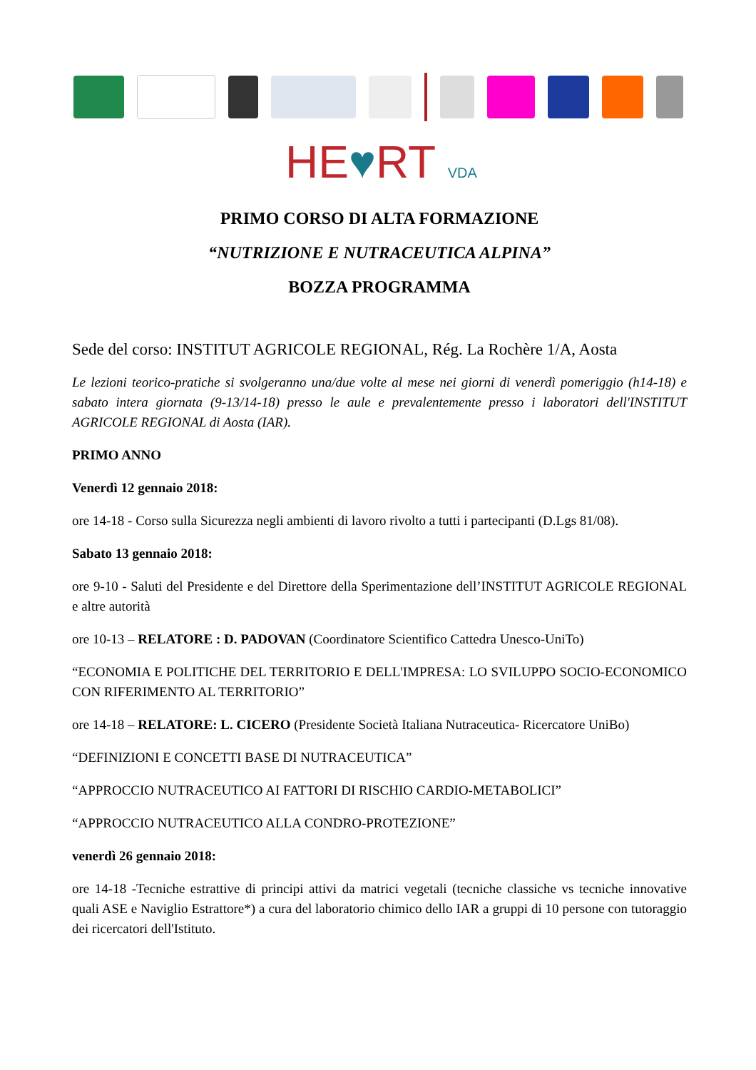HE♥RT VDA
PRIMO CORSO DI ALTA FORMAZIONE
“NUTRIZIONE E NUTRACEUTICA ALPINA”
BOZZA PROGRAMMA
Sede del corso: INSTITUT AGRICOLE REGIONAL, Rég. La Rochère 1/A, Aosta
Le lezioni teorico-pratiche si svolgeranno una/due volte al mese nei giorni di venerdì pomeriggio (h14-18) e sabato intera giornata (9-13/14-18) presso le aule e prevalentemente presso i laboratori dell'INSTITUT AGRICOLE REGIONAL di Aosta (IAR).
PRIMO ANNO
Venerdì 12 gennaio 2018:
ore 14-18 - Corso sulla Sicurezza negli ambienti di lavoro rivolto a tutti i partecipanti (D.Lgs 81/08).
Sabato 13 gennaio 2018:
ore 9-10 - Saluti del Presidente e del Direttore della Sperimentazione dell’INSTITUT AGRICOLE REGIONAL e altre autorità
ore 10-13 – RELATORE : D. PADOVAN (Coordinatore Scientifico Cattedra Unesco-UniTo)
“ECONOMIA E POLITICHE DEL TERRITORIO E DELL'IMPRESA: LO SVILUPPO SOCIO-ECONOMICO CON RIFERIMENTO AL TERRITORIO”
ore 14-18 – RELATORE: L. CICERO (Presidente Società Italiana Nutraceutica- Ricercatore UniBo)
“DEFINIZIONI E CONCETTI BASE DI NUTRACEUTICA”
“APPROCCIO NUTRACEUTICO AI FATTORI DI RISCHIO CARDIO-METABOLICI”
“APPROCCIO NUTRACEUTICO ALLA CONDRO-PROTEZIONE”
venerdì 26 gennaio 2018:
ore 14-18 -Tecniche estrattive di principi attivi da matrici vegetali (tecniche classiche vs tecniche innovative quali ASE e Naviglio Estrattore*) a cura del laboratorio chimico dello IAR a gruppi di 10 persone con tutoraggio dei ricercatori dell'Istituto.